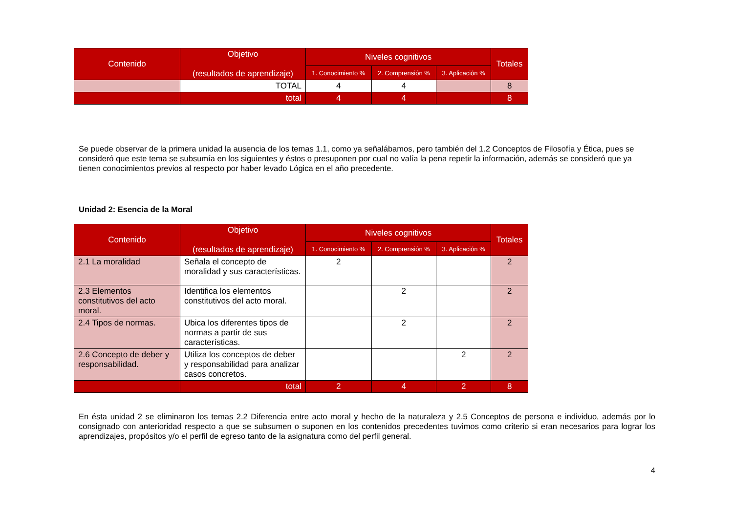| Contenido | Objetivo (resultados de aprendizaje) | Niveles cognitivos | | | Totales |
| --- | --- | --- | --- | --- | --- |
| | | 1. Conocimiento % | 2. Comprensión % | 3. Aplicación % | |
| | TOTAL | 4 | 4 | | 8 |
| | total | 4 | 4 | | 8 |
Se puede observar de la primera unidad la ausencia de los temas 1.1, como ya señalábamos, pero también del 1.2 Conceptos de Filosofía y Ética, pues se consideró que este tema se subsumía en los siguientes y éstos o presuponen por cual no valía la pena repetir la información, además se consideró que ya tienen conocimientos previos al respecto por haber levado Lógica en el año precedente.
Unidad 2: Esencia de la Moral
| Contenido | Objetivo (resultados de aprendizaje) | Niveles cognitivos | | | Totales |
| --- | --- | --- | --- | --- | --- |
| | | 1. Conocimiento % | 2. Comprensión % | 3. Aplicación % | |
| 2.1 La moralidad | Señala el concepto de moralidad y sus características. | 2 | | | 2 |
| 2.3 Elementos constitutivos del acto moral. | Identifica los elementos constitutivos del acto moral. | | 2 | | 2 |
| 2.4 Tipos de normas. | Ubica los diferentes tipos de normas a partir de sus características. | | 2 | | 2 |
| 2.6 Concepto de deber y responsabilidad. | Utiliza los conceptos de deber y responsabilidad para analizar casos concretos. | | | 2 | 2 |
| | total | 2 | 4 | 2 | 8 |
En ésta unidad 2 se eliminaron los temas 2.2 Diferencia entre acto moral y hecho de la naturaleza y 2.5 Conceptos de persona e individuo, además por lo consignado con anterioridad respecto a que se subsumen o suponen en los contenidos precedentes tuvimos como criterio si eran necesarios para lograr los aprendizajes, propósitos y/o el perfil de egreso tanto de la asignatura como del perfil general.
4